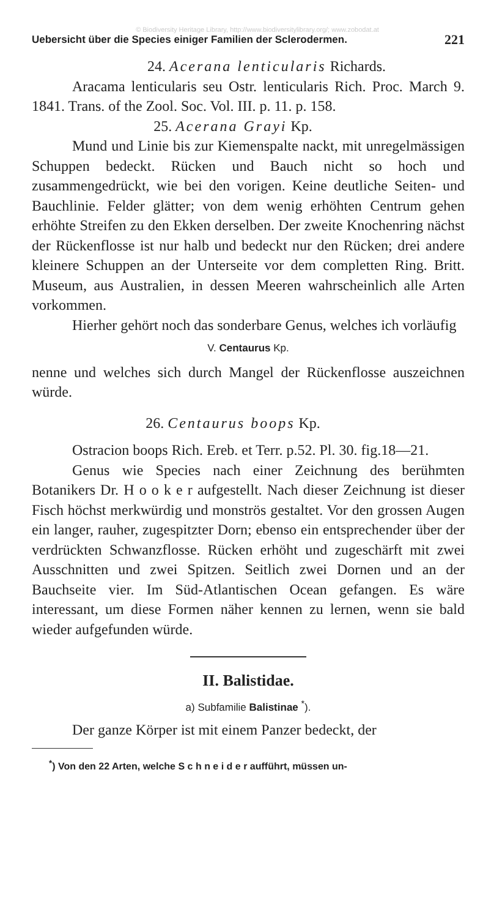© Biodiversity Heritage Library, http://www.biodiversitylibrary.org/; www.zobodat.at
Uebersicht über die Species einiger Familien der Sclerodermen. 221
24. Acerana lenticularis Richards.
Aracama lenticularis seu Ostr. lenticularis Rich. Proc. March 9. 1841. Trans. of the Zool. Soc. Vol. III. p. 11. p. 158.
25. Acerana Grayi Kp.
Mund und Linie bis zur Kiemenspalte nackt, mit unregelmässigen Schuppen bedeckt. Rücken und Bauch nicht so hoch und zusammengedrückt, wie bei den vorigen. Keine deutliche Seiten- und Bauchlinie. Felder glätter; von dem wenig erhöhten Centrum gehen erhöhte Streifen zu den Ekken derselben. Der zweite Knochenring nächst der Rückenflosse ist nur halb und bedeckt nur den Rücken; drei andere kleinere Schuppen an der Unterseite vor dem completten Ring. Britt. Museum, aus Australien, in dessen Meeren wahrscheinlich alle Arten vorkommen.
Hierher gehört noch das sonderbare Genus, welches ich vorläufig
V. Centaurus Kp.
nenne und welches sich durch Mangel der Rückenflosse auszeichnen würde.
26. Centaurus boops Kp.
Ostracion boops Rich. Ereb. et Terr. p.52. Pl. 30. fig.18—21.
Genus wie Species nach einer Zeichnung des berühmten Botanikers Dr. H o o k e r aufgestellt. Nach dieser Zeichnung ist dieser Fisch höchst merkwürdig und monströs gestaltet. Vor den grossen Augen ein langer, rauher, zugespitzter Dorn; ebenso ein entsprechender über der verdrückten Schwanzflosse. Rücken erhöht und zugeschärft mit zwei Ausschnitten und zwei Spitzen. Seitlich zwei Dornen und an der Bauchseite vier. Im Süd-Atlantischen Ocean gefangen. Es wäre interessant, um diese Formen näher kennen zu lernen, wenn sie bald wieder aufgefunden würde.
II. Balistidae.
a) Subfamilie Balistinae <sup>*</sup>).
Der ganze Körper ist mit einem Panzer bedeckt, der
<sup>*</sup>) Von den 22 Arten, welche S c h n e i d e r aufführt, müssen un-